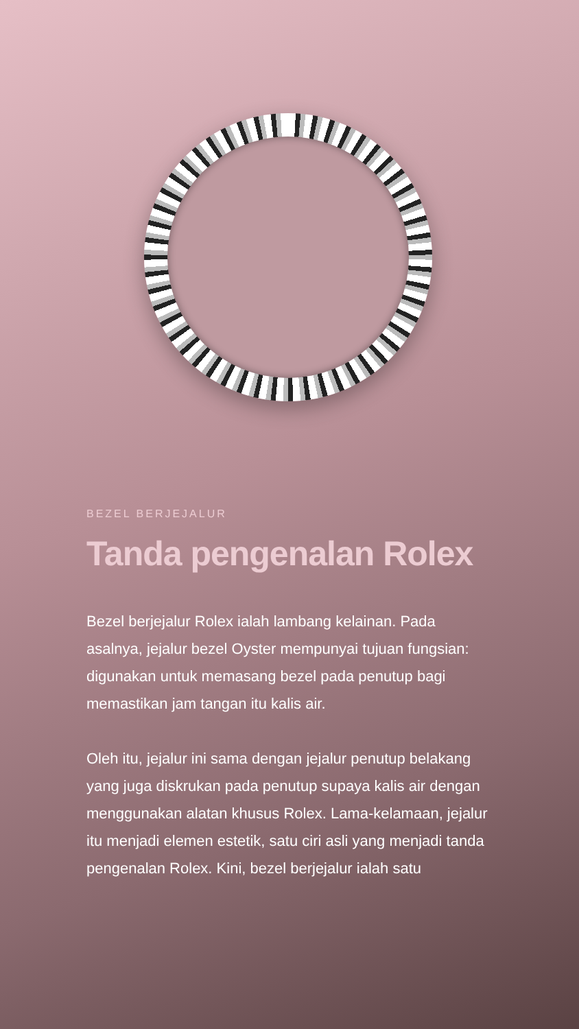BEZEL BERJEJALUR
Tanda pengenalan Rolex
Bezel berjejalur Rolex ialah lambang kelainan. Pada asalnya, jejalur bezel Oyster mempunyai tujuan fungsian: digunakan untuk memasang bezel pada penutup bagi memastikan jam tangan itu kalis air.
Oleh itu, jejalur ini sama dengan jejalur penutup belakang yang juga diskrukan pada penutup supaya kalis air dengan menggunakan alatan khusus Rolex. Lama-kelamaan, jejalur itu menjadi elemen estetik, satu ciri asli yang menjadi tanda pengenalan Rolex. Kini, bezel berjejalur ialah satu